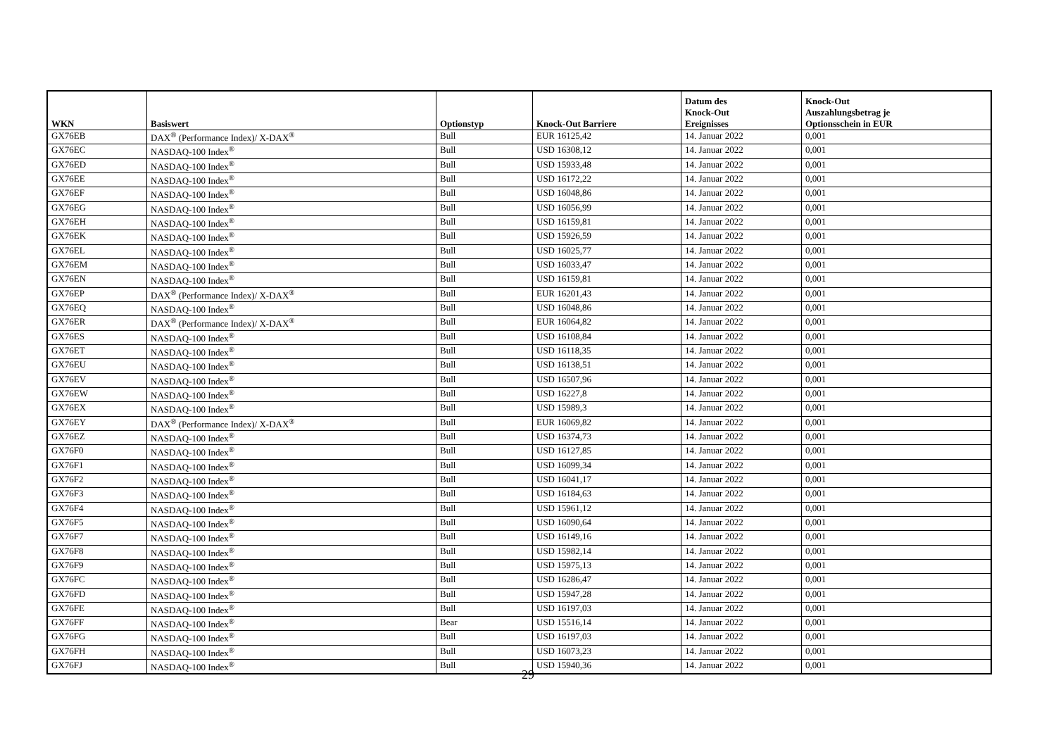| WKN | Basiswert | Optionstyp | Knock-Out Barriere | Datum des Knock-Out Ereignisses | Knock-Out Auszahlungsbetrag je Optionsschein in EUR |
| --- | --- | --- | --- | --- | --- |
| GX76EB | DAX<sup>®</sup> (Performance Index)/ X-DAX<sup>®</sup> | Bull | EUR 16125,42 | 14. Januar 2022 | 0,001 |
| GX76EC | NASDAQ-100 Index<sup>®</sup> | Bull | USD 16308,12 | 14. Januar 2022 | 0,001 |
| GX76ED | NASDAQ-100 Index<sup>®</sup> | Bull | USD 15933,48 | 14. Januar 2022 | 0,001 |
| GX76EE | NASDAQ-100 Index<sup>®</sup> | Bull | USD 16172,22 | 14. Januar 2022 | 0,001 |
| GX76EF | NASDAQ-100 Index<sup>®</sup> | Bull | USD 16048,86 | 14. Januar 2022 | 0,001 |
| GX76EG | NASDAQ-100 Index<sup>®</sup> | Bull | USD 16056,99 | 14. Januar 2022 | 0,001 |
| GX76EH | NASDAQ-100 Index<sup>®</sup> | Bull | USD 16159,81 | 14. Januar 2022 | 0,001 |
| GX76EK | NASDAQ-100 Index<sup>®</sup> | Bull | USD 15926,59 | 14. Januar 2022 | 0,001 |
| GX76EL | NASDAQ-100 Index<sup>®</sup> | Bull | USD 16025,77 | 14. Januar 2022 | 0,001 |
| GX76EM | NASDAQ-100 Index<sup>®</sup> | Bull | USD 16033,47 | 14. Januar 2022 | 0,001 |
| GX76EN | NASDAQ-100 Index<sup>®</sup> | Bull | USD 16159,81 | 14. Januar 2022 | 0,001 |
| GX76EP | DAX<sup>®</sup> (Performance Index)/ X-DAX<sup>®</sup> | Bull | EUR 16201,43 | 14. Januar 2022 | 0,001 |
| GX76EQ | NASDAQ-100 Index<sup>®</sup> | Bull | USD 16048,86 | 14. Januar 2022 | 0,001 |
| GX76ER | DAX<sup>®</sup> (Performance Index)/ X-DAX<sup>®</sup> | Bull | EUR 16064,82 | 14. Januar 2022 | 0,001 |
| GX76ES | NASDAQ-100 Index<sup>®</sup> | Bull | USD 16108,84 | 14. Januar 2022 | 0,001 |
| GX76ET | NASDAQ-100 Index<sup>®</sup> | Bull | USD 16118,35 | 14. Januar 2022 | 0,001 |
| GX76EU | NASDAQ-100 Index<sup>®</sup> | Bull | USD 16138,51 | 14. Januar 2022 | 0,001 |
| GX76EV | NASDAQ-100 Index<sup>®</sup> | Bull | USD 16507,96 | 14. Januar 2022 | 0,001 |
| GX76EW | NASDAQ-100 Index<sup>®</sup> | Bull | USD 16227,8 | 14. Januar 2022 | 0,001 |
| GX76EX | NASDAQ-100 Index<sup>®</sup> | Bull | USD 15989,3 | 14. Januar 2022 | 0,001 |
| GX76EY | DAX<sup>®</sup> (Performance Index)/ X-DAX<sup>®</sup> | Bull | EUR 16069,82 | 14. Januar 2022 | 0,001 |
| GX76EZ | NASDAQ-100 Index<sup>®</sup> | Bull | USD 16374,73 | 14. Januar 2022 | 0,001 |
| GX76F0 | NASDAQ-100 Index<sup>®</sup> | Bull | USD 16127,85 | 14. Januar 2022 | 0,001 |
| GX76F1 | NASDAQ-100 Index<sup>®</sup> | Bull | USD 16099,34 | 14. Januar 2022 | 0,001 |
| GX76F2 | NASDAQ-100 Index<sup>®</sup> | Bull | USD 16041,17 | 14. Januar 2022 | 0,001 |
| GX76F3 | NASDAQ-100 Index<sup>®</sup> | Bull | USD 16184,63 | 14. Januar 2022 | 0,001 |
| GX76F4 | NASDAQ-100 Index<sup>®</sup> | Bull | USD 15961,12 | 14. Januar 2022 | 0,001 |
| GX76F5 | NASDAQ-100 Index<sup>®</sup> | Bull | USD 16090,64 | 14. Januar 2022 | 0,001 |
| GX76F7 | NASDAQ-100 Index<sup>®</sup> | Bull | USD 16149,16 | 14. Januar 2022 | 0,001 |
| GX76F8 | NASDAQ-100 Index<sup>®</sup> | Bull | USD 15982,14 | 14. Januar 2022 | 0,001 |
| GX76F9 | NASDAQ-100 Index<sup>®</sup> | Bull | USD 15975,13 | 14. Januar 2022 | 0,001 |
| GX76FC | NASDAQ-100 Index<sup>®</sup> | Bull | USD 16286,47 | 14. Januar 2022 | 0,001 |
| GX76FD | NASDAQ-100 Index<sup>®</sup> | Bull | USD 15947,28 | 14. Januar 2022 | 0,001 |
| GX76FE | NASDAQ-100 Index<sup>®</sup> | Bull | USD 16197,03 | 14. Januar 2022 | 0,001 |
| GX76FF | NASDAQ-100 Index<sup>®</sup> | Bear | USD 15516,14 | 14. Januar 2022 | 0,001 |
| GX76FG | NASDAQ-100 Index<sup>®</sup> | Bull | USD 16197,03 | 14. Januar 2022 | 0,001 |
| GX76FH | NASDAQ-100 Index<sup>®</sup> | Bull | USD 16073,23 | 14. Januar 2022 | 0,001 |
| GX76FJ | NASDAQ-100 Index<sup>®</sup> | Bull | USD 15940,36 | 14. Januar 2022 | 0,001 |
29